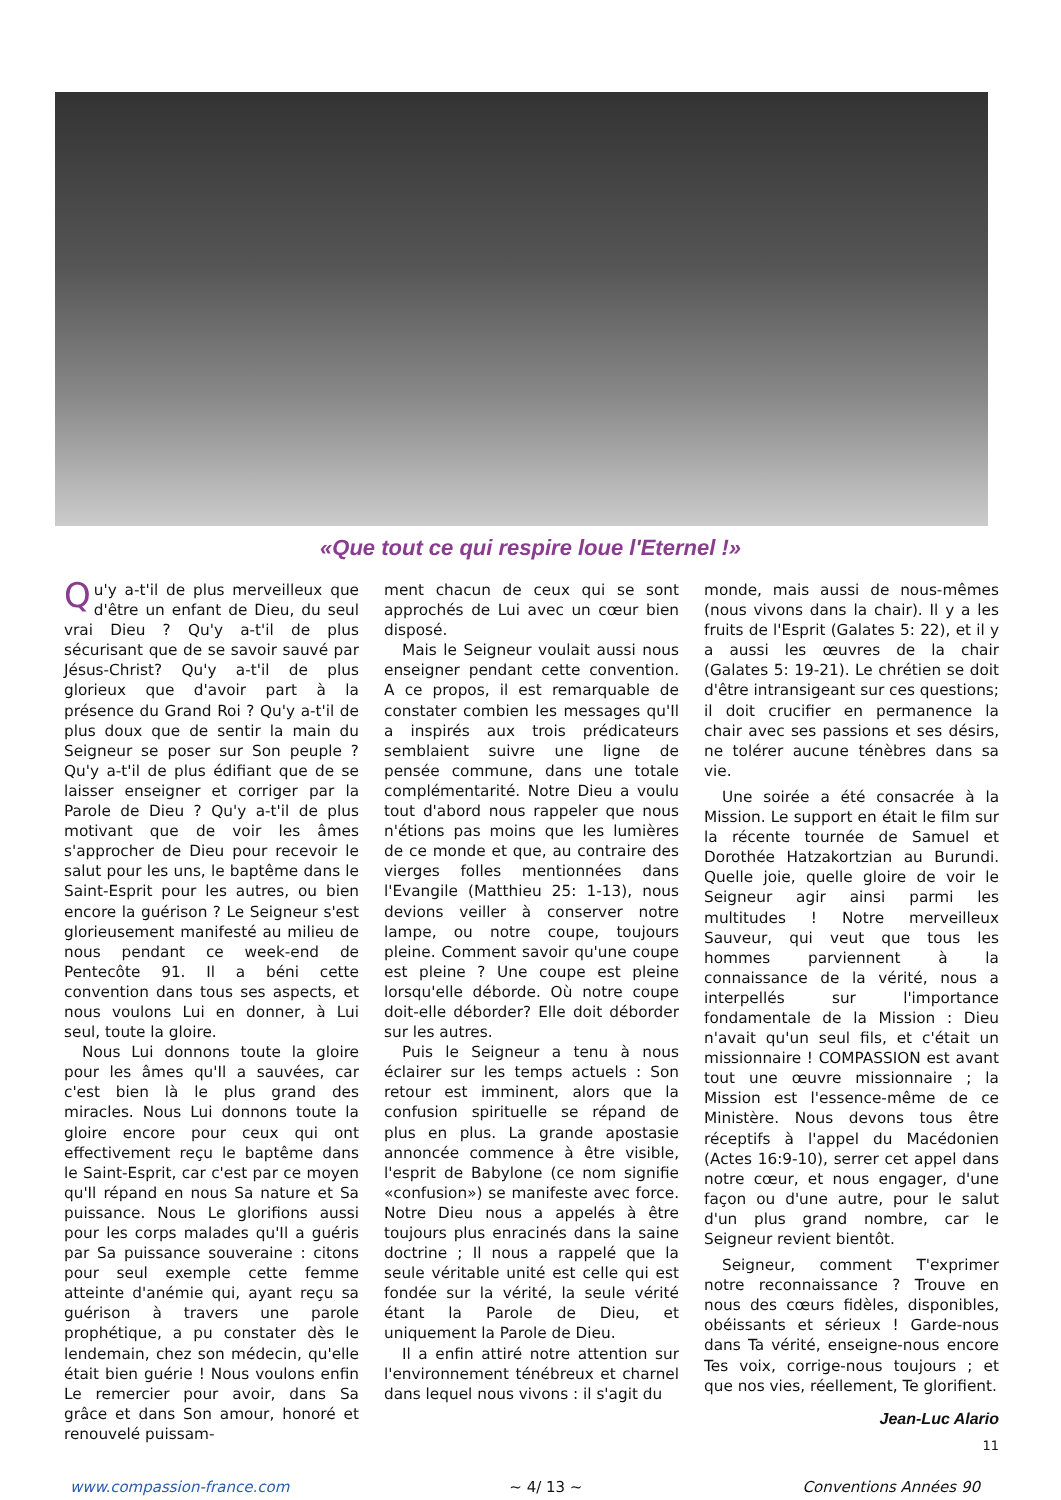«Que tout ce qui respire loue l'Eternel !»
Qu'y a-t'il de plus merveilleux que d'être un enfant de Dieu, du seul vrai Dieu ? Qu'y a-t'il de plus sécurisant que de se savoir sauvé par Jésus-Christ? Qu'y a-t'il de plus glorieux que d'avoir part à la présence du Grand Roi ? Qu'y a-t'il de plus doux que de sentir la main du Seigneur se poser sur Son peuple ? Qu'y a-t'il de plus édifiant que de se laisser enseigner et corriger par la Parole de Dieu ? Qu'y a-t'il de plus motivant que de voir les âmes s'approcher de Dieu pour recevoir le salut pour les uns, le baptême dans le Saint-Esprit pour les autres, ou bien encore la guérison ? Le Seigneur s'est glorieusement manifesté au milieu de nous pendant ce week-end de Pentecôte 91. Il a béni cette convention dans tous ses aspects, et nous voulons Lui en donner, à Lui seul, toute la gloire.
Nous Lui donnons toute la gloire pour les âmes qu'Il a sauvées, car c'est bien là le plus grand des miracles. Nous Lui donnons toute la gloire encore pour ceux qui ont effectivement reçu le baptême dans le Saint-Esprit, car c'est par ce moyen qu'Il répand en nous Sa nature et Sa puissance. Nous Le glorifions aussi pour les corps malades qu'Il a guéris par Sa puissance souveraine : citons pour seul exemple cette femme atteinte d'anémie qui, ayant reçu sa guérison à travers une parole prophétique, a pu constater dès le lendemain, chez son médecin, qu'elle était bien guérie ! Nous voulons enfin Le remercier pour avoir, dans Sa grâce et dans Son amour, honoré et renouvelé puissam-
ment chacun de ceux qui se sont approchés de Lui avec un cœur bien disposé.
Mais le Seigneur voulait aussi nous enseigner pendant cette convention. A ce propos, il est remarquable de constater combien les messages qu'Il a inspirés aux trois prédicateurs semblaient suivre une ligne de pensée commune, dans une totale complémentarité. Notre Dieu a voulu tout d'abord nous rappeler que nous n'étions pas moins que les lumières de ce monde et que, au contraire des vierges folles mentionnées dans l'Evangile (Matthieu 25: 1-13), nous devions veiller à conserver notre lampe, ou notre coupe, toujours pleine. Comment savoir qu'une coupe est pleine ? Une coupe est pleine lorsqu'elle déborde. Où notre coupe doit-elle déborder? Elle doit déborder sur les autres.
Puis le Seigneur a tenu à nous éclairer sur les temps actuels : Son retour est imminent, alors que la confusion spirituelle se répand de plus en plus. La grande apostasie annoncée commence à être visible, l'esprit de Babylone (ce nom signifie «confusion») se manifeste avec force. Notre Dieu nous a appelés à être toujours plus enracinés dans la saine doctrine ; Il nous a rappelé que la seule véritable unité est celle qui est fondée sur la vérité, la seule vérité étant la Parole de Dieu, et uniquement la Parole de Dieu.
Il a enfin attiré notre attention sur l'environnement ténébreux et charnel dans lequel nous vivons : il s'agit du
monde, mais aussi de nous-mêmes (nous vivons dans la chair). Il y a les fruits de l'Esprit (Galates 5: 22), et il y a aussi les œuvres de la chair (Galates 5: 19-21). Le chrétien se doit d'être intransigeant sur ces questions; il doit crucifier en permanence la chair avec ses passions et ses désirs, ne tolérer aucune ténèbres dans sa vie.
Une soirée a été consacrée à la Mission. Le support en était le film sur la récente tournée de Samuel et Dorothée Hatzakortzian au Burundi. Quelle joie, quelle gloire de voir le Seigneur agir ainsi parmi les multitudes ! Notre merveilleux Sauveur, qui veut que tous les hommes parviennent à la connaissance de la vérité, nous a interpellés sur l'importance fondamentale de la Mission : Dieu n'avait qu'un seul fils, et c'était un missionnaire ! COMPASSION est avant tout une œuvre missionnaire ; la Mission est l'essence-même de ce Ministère. Nous devons tous être réceptifs à l'appel du Macédonien (Actes 16:9-10), serrer cet appel dans notre cœur, et nous engager, d'une façon ou d'une autre, pour le salut d'un plus grand nombre, car le Seigneur revient bientôt.
Seigneur, comment T'exprimer notre reconnaissance ? Trouve en nous des cœurs fidèles, disponibles, obéissants et sérieux ! Garde-nous dans Ta vérité, enseigne-nous encore Tes voix, corrige-nous toujours ; et que nos vies, réellement, Te glorifient.
Jean-Luc Alario
11
www.compassion-france.com ~ 4/ 13 ~ Conventions Années 90